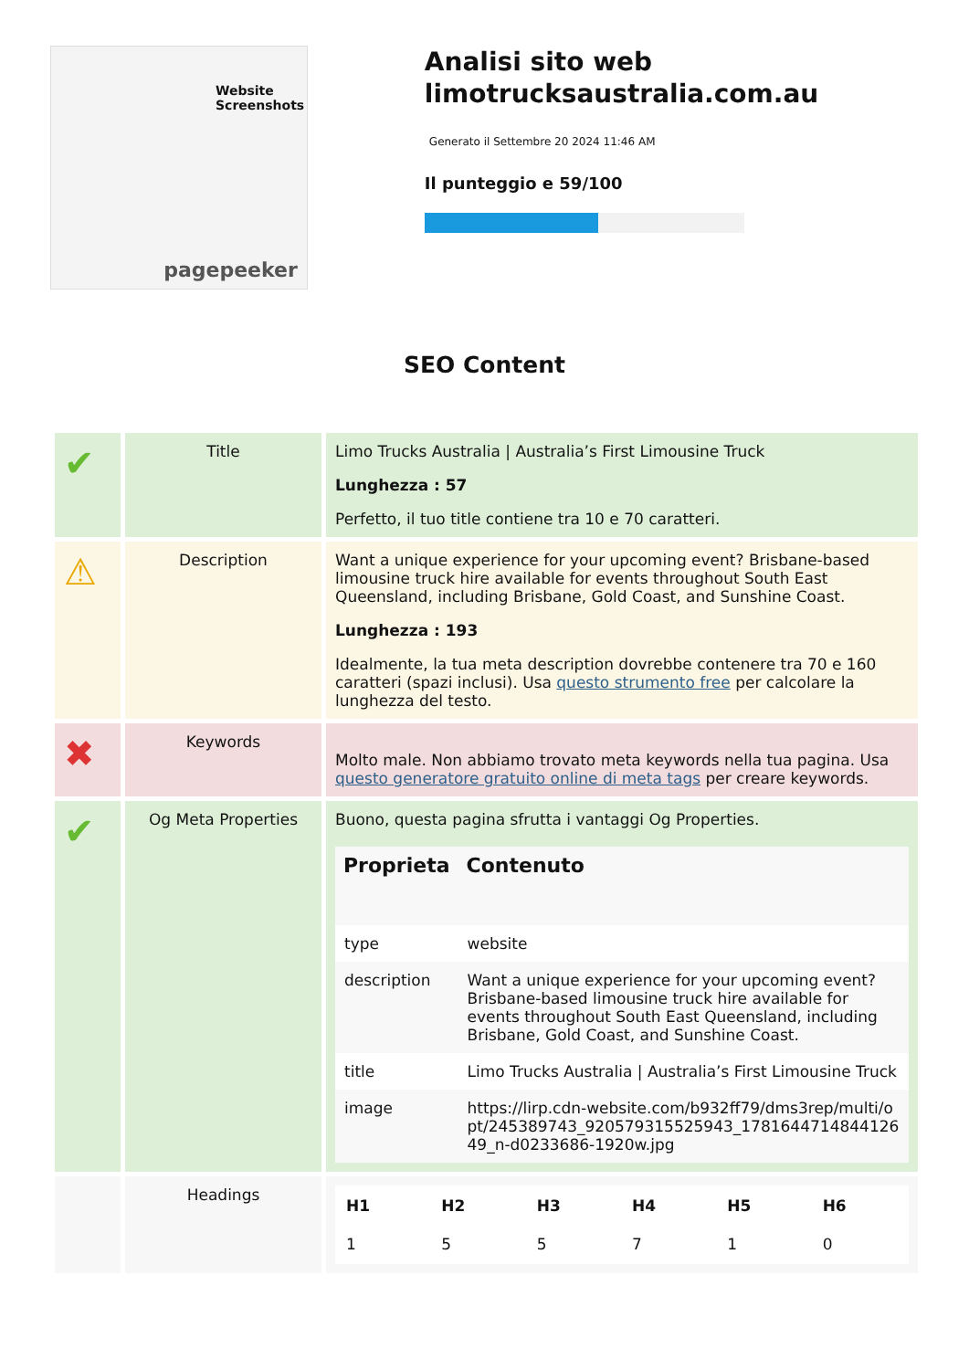Website Screenshots
pagepeeker
Analisi sito web limotrucksaustralia.com.au
Generato il Settembre 20 2024 11:46 AM
Il punteggio e 59/100
SEO Content
| ✔ | Title | Limo Trucks Australia / Australia’s First Limousine Truck Lunghezza : 57 Perfetto, il tuo title contiene tra 10 e 70 caratteri. |
| ⚠ | Description | Want a unique experience for your upcoming event? Brisbane-based limousine truck hire available for events throughout South East Queensland, including Brisbane, Gold Coast, and Sunshine Coast. Lunghezza : 193 Idealmente, la tua meta description dovrebbe contenere tra 70 e 160 caratteri (spazi inclusi). Usa questo strumento free per calcolare la lunghezza del testo. |
| ✖ | Keywords | Molto male. Non abbiamo trovato meta keywords nella tua pagina. Usa questo generatore gratuito online di meta tags per creare keywords. |
| ✔ | Og Meta Properties | Buono, questa pagina sfrutta i vantaggi Og Properties. / Proprieta / Contenuto / / --- / --- / / type / website / / description / Want a unique experience for your upcoming event? Brisbane-based limousine truck hire available for events throughout South East Queensland, including Brisbane, Gold Coast, and Sunshine Coast. / / title / Limo Trucks Australia / Australia’s First Limousine Truck / / image / https://lirp.cdn-website.com/b932ff79/dms3rep/multi/opt/245389743_920579315525943_178164471484412649_n-d0233686-1920w.jpg / |
| | Headings | / H1 / H2 / H3 / H4 / H5 / H6 / / 1 / 5 / 5 / 7 / 1 / 0 / |